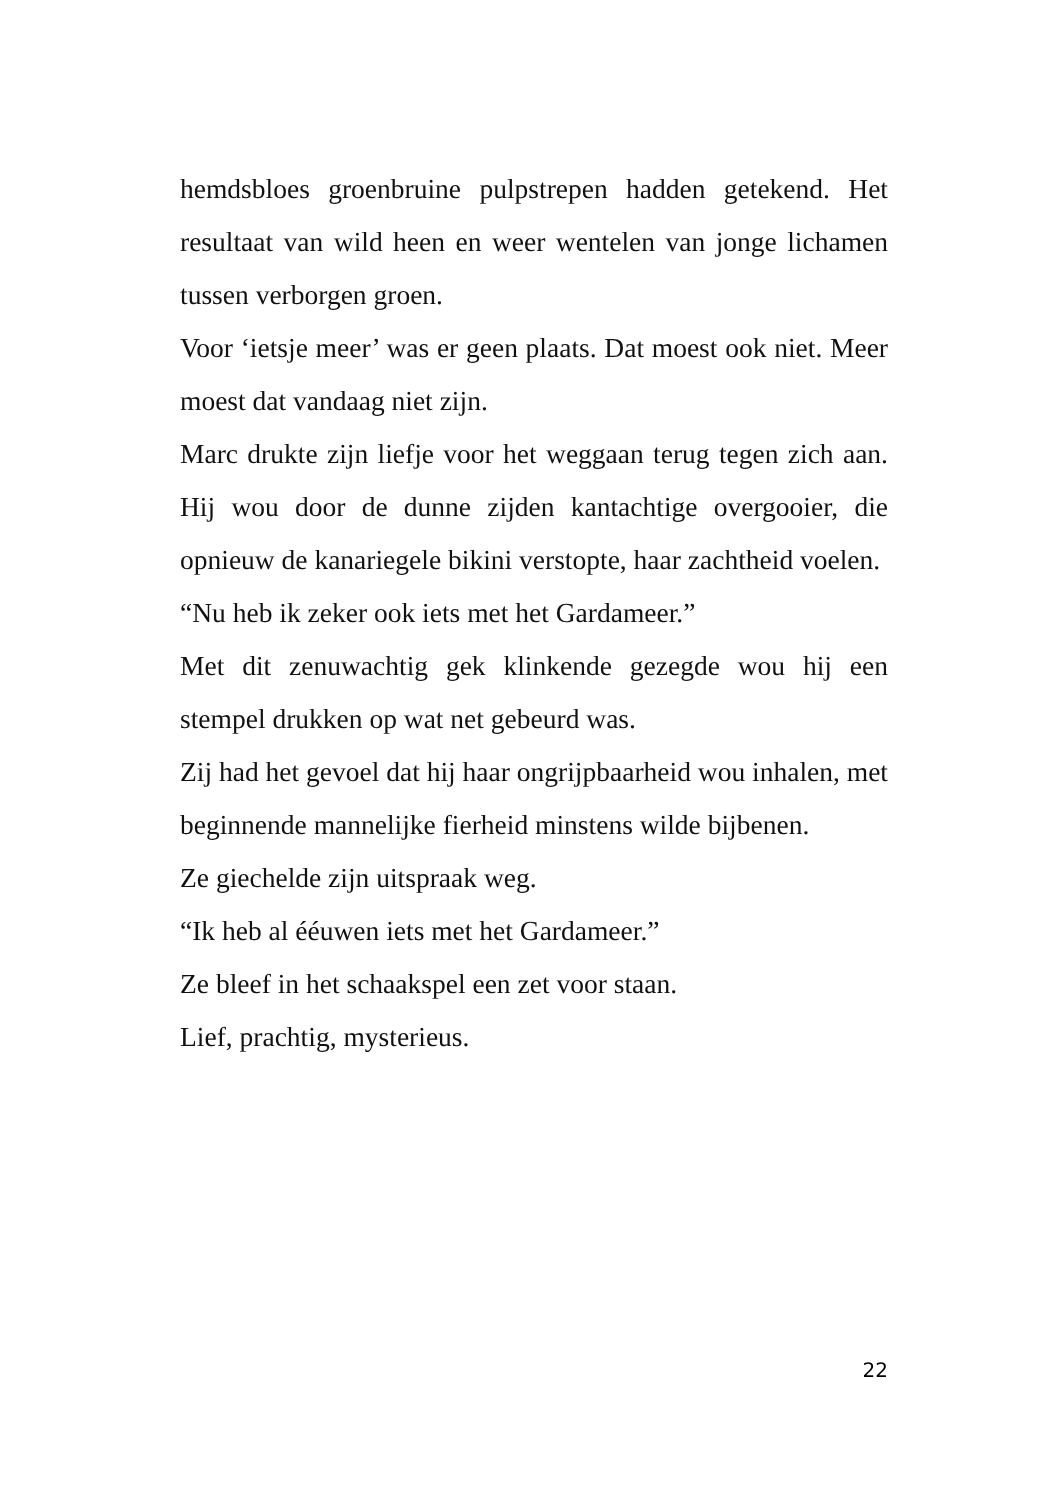hemdsbloes groenbruine pulpstrepen hadden getekend. Het resultaat van wild heen en weer wentelen van jonge lichamen tussen verborgen groen.
Voor ‘ietsje meer’ was er geen plaats. Dat moest ook niet. Meer moest dat vandaag niet zijn.
Marc drukte zijn liefje voor het weggaan terug tegen zich aan. Hij wou door de dunne zijden kantachtige overgooier, die opnieuw de kanariegele bikini verstopte, haar zachtheid voelen.
“Nu heb ik zeker ook iets met het Gardameer.”
Met dit zenuwachtig gek klinkende gezegde wou hij een stempel drukken op wat net gebeurd was.
Zij had het gevoel dat hij haar ongrijpbaarheid wou inhalen, met beginnende mannelijke fierheid minstens wilde bijbenen.
Ze giechelde zijn uitspraak weg.
“Ik heb al ééuwen iets met het Gardameer.”
Ze bleef in het schaakspel een zet voor staan.
Lief, prachtig, mysterieus.
22